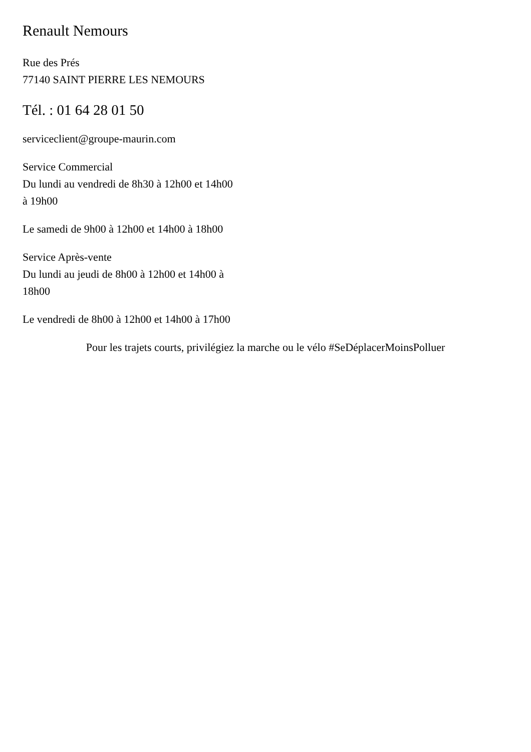Renault Nemours
Rue des Prés
77140 SAINT PIERRE LES NEMOURS
Tél. : 01 64 28 01 50
serviceclient@groupe-maurin.com
Service Commercial
Du lundi au vendredi de 8h30 à 12h00 et 14h00
à 19h00
Le samedi de 9h00 à 12h00 et 14h00 à 18h00
Service Après-vente
Du lundi au jeudi de 8h00 à 12h00 et 14h00 à
18h00
Le vendredi de 8h00 à 12h00 et 14h00 à 17h00
Pour les trajets courts, privilégiez la marche ou le vélo #SeDéplacerMoinsPolluer